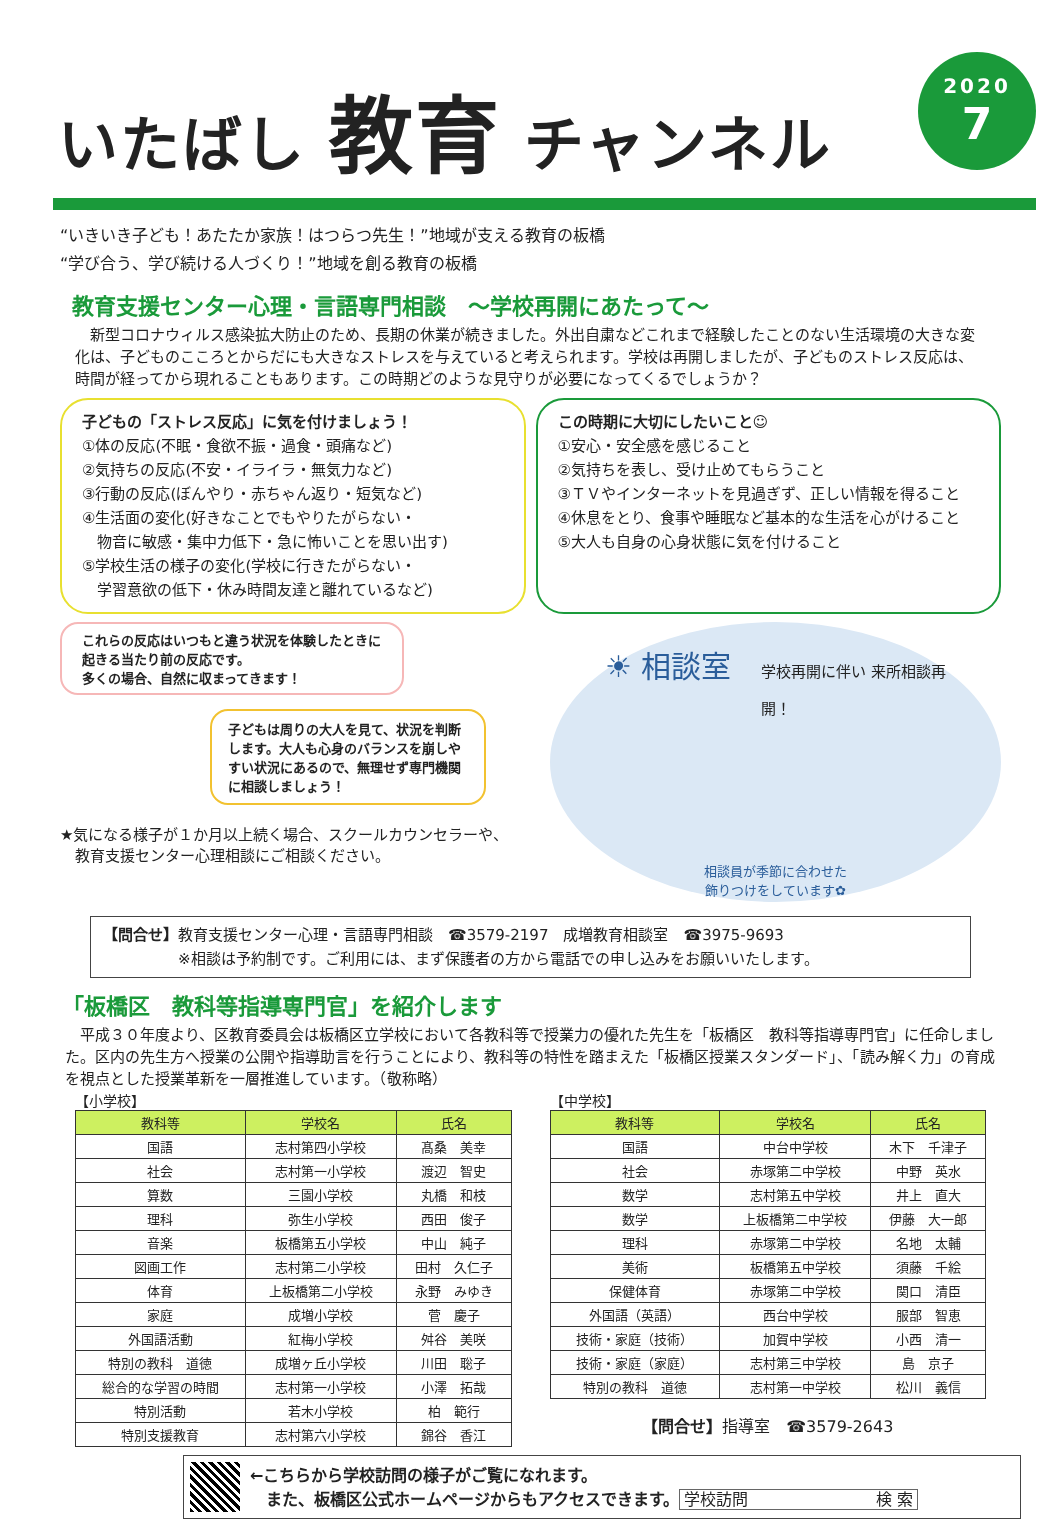いたばし 教育 チャンネル
2020
7
“いきいき子ども！あたたか家族！はつらつ先生！”地域が支える教育の板橋
“学び合う、学び続ける人づくり！”地域を創る教育の板橋
教育支援センター心理・言語専門相談　～学校再開にあたって～
　新型コロナウィルス感染拡大防止のため、長期の休業が続きました。外出自粛などこれまで経験したことのない生活環境の大きな変化は、子どものこころとからだにも大きなストレスを与えていると考えられます。学校は再開しましたが、子どものストレス反応は、時間が経ってから現れることもあります。この時期どのような見守りが必要になってくるでしょうか？
子どもの「ストレス反応」に気を付けましょう！
①体の反応(不眠・食欲不振・過食・頭痛など)
②気持ちの反応(不安・イライラ・無気力など)
③行動の反応(ぼんやり・赤ちゃん返り・短気など)
④生活面の変化(好きなことでもやりたがらない・
　物音に敏感・集中力低下・急に怖いことを思い出す)
⑤学校生活の様子の変化(学校に行きたがらない・
　学習意欲の低下・休み時間友達と離れているなど)
この時期に大切にしたいこと☺
①安心・安全感を感じること
②気持ちを表し、受け止めてもらうこと
③ＴＶやインターネットを見過ぎず、正しい情報を得ること
④休息をとり、食事や睡眠など基本的な生活を心がけること
⑤大人も自身の心身状態に気を付けること
これらの反応はいつもと違う状況を体験したときに起きる当たり前の反応です。
多くの場合、自然に収まってきます！
子どもは周りの大人を見て、状況を判断します。大人も心身のバランスを崩しやすい状況にあるので、無理せず専門機関に相談しましょう！
★気になる様子が１か月以上続く場合、スクールカウンセラーや、
　教育支援センター心理相談にご相談ください。
☀ 相談室　学校再開に伴い 来所相談再開！
相談員が季節に合わせた
飾りつけをしています✿
【問合せ】教育支援センター心理・言語専門相談　☎3579-2197　成増教育相談室　☎3975-9693
　　　　　※相談は予約制です。ご利用には、まず保護者の方から電話での申し込みをお願いいたします。
「板橋区　教科等指導専門官」を紹介します
　平成３０年度より、区教育委員会は板橋区立学校において各教科等で授業力の優れた先生を「板橋区　教科等指導専門官」に任命しました。区内の先生方へ授業の公開や指導助言を行うことにより、教科等の特性を踏まえた「板橋区授業スタンダード」、「読み解く力」の育成を視点とした授業革新を一層推進しています。（敬称略）
【小学校】
| 教科等 | 学校名 | 氏名 |
| --- | --- | --- |
| 国語 | 志村第四小学校 | 髙桑 美幸 |
| 社会 | 志村第一小学校 | 渡辺 智史 |
| 算数 | 三園小学校 | 丸橋 和枝 |
| 理科 | 弥生小学校 | 西田 俊子 |
| 音楽 | 板橋第五小学校 | 中山 純子 |
| 図画工作 | 志村第二小学校 | 田村 久仁子 |
| 体育 | 上板橋第二小学校 | 永野 みゆき |
| 家庭 | 成増小学校 | 菅 慶子 |
| 外国語活動 | 紅梅小学校 | 舛谷 美咲 |
| 特別の教科 道徳 | 成増ヶ丘小学校 | 川田 聡子 |
| 総合的な学習の時間 | 志村第一小学校 | 小澤 拓哉 |
| 特別活動 | 若木小学校 | 柏 範行 |
| 特別支援教育 | 志村第六小学校 | 錦谷 香江 |
【中学校】
| 教科等 | 学校名 | 氏名 |
| --- | --- | --- |
| 国語 | 中台中学校 | 木下 千津子 |
| 社会 | 赤塚第二中学校 | 中野 英水 |
| 数学 | 志村第五中学校 | 井上 直大 |
| 数学 | 上板橋第二中学校 | 伊藤 大一郎 |
| 理科 | 赤塚第二中学校 | 名地 太輔 |
| 美術 | 板橋第五中学校 | 須藤 千絵 |
| 保健体育 | 赤塚第二中学校 | 関口 清臣 |
| 外国語（英語） | 西台中学校 | 服部 智恵 |
| 技術・家庭（技術） | 加賀中学校 | 小西 清一 |
| 技術・家庭（家庭） | 志村第三中学校 | 島 京子 |
| 特別の教科 道徳 | 志村第一中学校 | 松川 義信 |
【問合せ】指導室　☎3579-2643
←こちらから学校訪問の様子がご覧になれます。
　また、板橋区公式ホームページからもアクセスできます。 学校訪問　　　　　　　　検 索